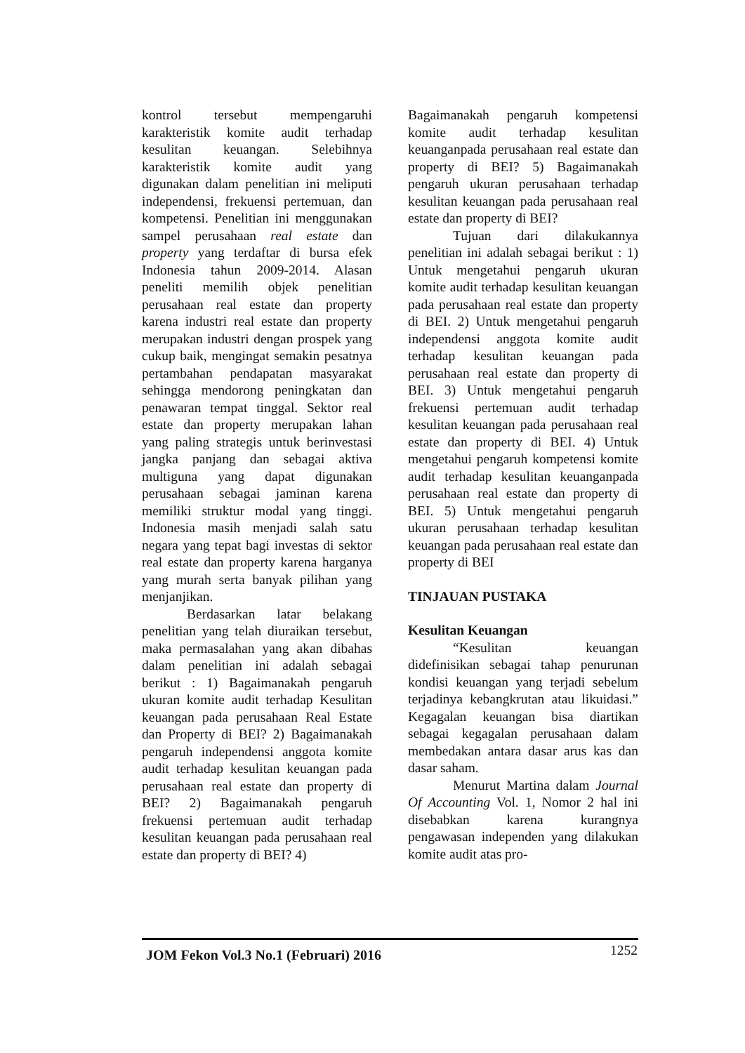kontrol tersebut mempengaruhi karakteristik komite audit terhadap kesulitan keuangan. Selebihnya karakteristik komite audit yang digunakan dalam penelitian ini meliputi independensi, frekuensi pertemuan, dan kompetensi. Penelitian ini menggunakan sampel perusahaan real estate dan property yang terdaftar di bursa efek Indonesia tahun 2009-2014. Alasan peneliti memilih objek penelitian perusahaan real estate dan property karena industri real estate dan property merupakan industri dengan prospek yang cukup baik, mengingat semakin pesatnya pertambahan pendapatan masyarakat sehingga mendorong peningkatan dan penawaran tempat tinggal. Sektor real estate dan property merupakan lahan yang paling strategis untuk berinvestasi jangka panjang dan sebagai aktiva multiguna yang dapat digunakan perusahaan sebagai jaminan karena memiliki struktur modal yang tinggi. Indonesia masih menjadi salah satu negara yang tepat bagi investas di sektor real estate dan property karena harganya yang murah serta banyak pilihan yang menjanjikan.
Berdasarkan latar belakang penelitian yang telah diuraikan tersebut, maka permasalahan yang akan dibahas dalam penelitian ini adalah sebagai berikut : 1) Bagaimanakah pengaruh ukuran komite audit terhadap Kesulitan keuangan pada perusahaan Real Estate dan Property di BEI? 2) Bagaimanakah pengaruh independensi anggota komite audit terhadap kesulitan keuangan pada perusahaan real estate dan property di BEI? 2) Bagaimanakah pengaruh frekuensi pertemuan audit terhadap kesulitan keuangan pada perusahaan real estate dan property di BEI? 4)
Bagaimanakah pengaruh kompetensi komite audit terhadap kesulitan keuanganpada perusahaan real estate dan property di BEI? 5) Bagaimanakah pengaruh ukuran perusahaan terhadap kesulitan keuangan pada perusahaan real estate dan property di BEI?
Tujuan dari dilakukannya penelitian ini adalah sebagai berikut : 1) Untuk mengetahui pengaruh ukuran komite audit terhadap kesulitan keuangan pada perusahaan real estate dan property di BEI. 2) Untuk mengetahui pengaruh independensi anggota komite audit terhadap kesulitan keuangan pada perusahaan real estate dan property di BEI. 3) Untuk mengetahui pengaruh frekuensi pertemuan audit terhadap kesulitan keuangan pada perusahaan real estate dan property di BEI. 4) Untuk mengetahui pengaruh kompetensi komite audit terhadap kesulitan keuanganpada perusahaan real estate dan property di BEI. 5) Untuk mengetahui pengaruh ukuran perusahaan terhadap kesulitan keuangan pada perusahaan real estate dan property di BEI
TINJAUAN PUSTAKA
Kesulitan Keuangan
“Kesulitan keuangan didefinisikan sebagai tahap penurunan kondisi keuangan yang terjadi sebelum terjadinya kebangkrutan atau likuidasi.” Kegagalan keuangan bisa diartikan sebagai kegagalan perusahaan dalam membedakan antara dasar arus kas dan dasar saham.
Menurut Martina dalam Journal Of Accounting Vol. 1, Nomor 2 hal ini disebabkan karena kurangnya pengawasan independen yang dilakukan komite audit atas pro-
JOM Fekon Vol.3 No.1 (Februari) 2016 1252